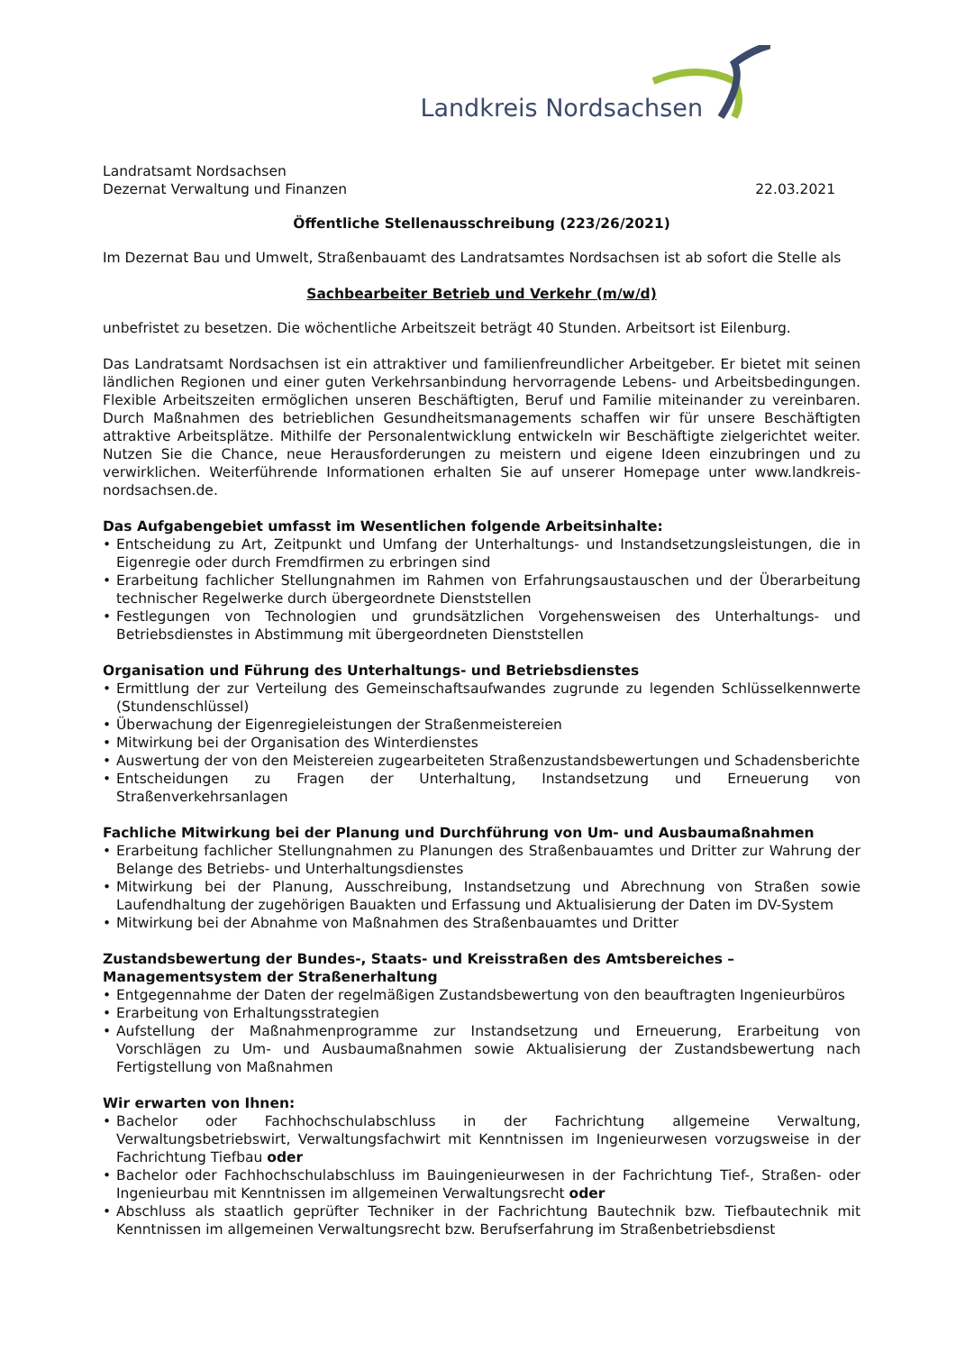Landkreis Nordsachsen
Landratsamt Nordsachsen
Dezernat Verwaltung und Finanzen
22.03.2021
Öffentliche Stellenausschreibung (223/26/2021)
Im Dezernat Bau und Umwelt, Straßenbauamt des Landratsamtes Nordsachsen ist ab sofort die Stelle als
Sachbearbeiter Betrieb und Verkehr (m/w/d)
unbefristet zu besetzen. Die wöchentliche Arbeitszeit beträgt 40 Stunden. Arbeitsort ist Eilenburg.
Das Landratsamt Nordsachsen ist ein attraktiver und familienfreundlicher Arbeitgeber. Er bietet mit seinen ländlichen Regionen und einer guten Verkehrsanbindung hervorragende Lebens- und Arbeitsbedingungen. Flexible Arbeitszeiten ermöglichen unseren Beschäftigten, Beruf und Familie miteinander zu vereinbaren. Durch Maßnahmen des betrieblichen Gesundheitsmanagements schaffen wir für unsere Beschäftigten attraktive Arbeitsplätze. Mithilfe der Personalentwicklung entwickeln wir Beschäftigte zielgerichtet weiter. Nutzen Sie die Chance, neue Herausforderungen zu meistern und eigene Ideen einzubringen und zu verwirklichen. Weiterführende Informationen erhalten Sie auf unserer Homepage unter www.landkreis-nordsachsen.de.
Das Aufgabengebiet umfasst im Wesentlichen folgende Arbeitsinhalte:
• Entscheidung zu Art, Zeitpunkt und Umfang der Unterhaltungs- und Instandsetzungsleistungen, die in Eigenregie oder durch Fremdfirmen zu erbringen sind
• Erarbeitung fachlicher Stellungnahmen im Rahmen von Erfahrungsaustauschen und der Überarbeitung technischer Regelwerke durch übergeordnete Dienststellen
• Festlegungen von Technologien und grundsätzlichen Vorgehensweisen des Unterhaltungs- und Betriebsdienstes in Abstimmung mit übergeordneten Dienststellen
Organisation und Führung des Unterhaltungs- und Betriebsdienstes
• Ermittlung der zur Verteilung des Gemeinschaftsaufwandes zugrunde zu legenden Schlüsselkennwerte (Stundenschlüssel)
• Überwachung der Eigenregieleistungen der Straßenmeistereien
• Mitwirkung bei der Organisation des Winterdienstes
• Auswertung der von den Meistereien zugearbeiteten Straßenzustandsbewertungen und Schadensberichte
• Entscheidungen zu Fragen der Unterhaltung, Instandsetzung und Erneuerung von Straßenverkehrsanlagen
Fachliche Mitwirkung bei der Planung und Durchführung von Um- und Ausbaumaßnahmen
• Erarbeitung fachlicher Stellungnahmen zu Planungen des Straßenbauamtes und Dritter zur Wahrung der Belange des Betriebs- und Unterhaltungsdienstes
• Mitwirkung bei der Planung, Ausschreibung, Instandsetzung und Abrechnung von Straßen sowie Laufendhaltung der zugehörigen Bauakten und Erfassung und Aktualisierung der Daten im DV-System
• Mitwirkung bei der Abnahme von Maßnahmen des Straßenbauamtes und Dritter
Zustandsbewertung der Bundes-, Staats- und Kreisstraßen des Amtsbereiches – Managementsystem der Straßenerhaltung
• Entgegennahme der Daten der regelmäßigen Zustandsbewertung von den beauftragten Ingenieurbüros
• Erarbeitung von Erhaltungsstrategien
• Aufstellung der Maßnahmenprogramme zur Instandsetzung und Erneuerung, Erarbeitung von Vorschlägen zu Um- und Ausbaumaßnahmen sowie Aktualisierung der Zustandsbewertung nach Fertigstellung von Maßnahmen
Wir erwarten von Ihnen:
• Bachelor oder Fachhochschulabschluss in der Fachrichtung allgemeine Verwaltung, Verwaltungsbetriebswirt, Verwaltungsfachwirt mit Kenntnissen im Ingenieurwesen vorzugsweise in der Fachrichtung Tiefbau oder
• Bachelor oder Fachhochschulabschluss im Bauingenieurwesen in der Fachrichtung Tief-, Straßen- oder Ingenieurbau mit Kenntnissen im allgemeinen Verwaltungsrecht oder
• Abschluss als staatlich geprüfter Techniker in der Fachrichtung Bautechnik bzw. Tiefbautechnik mit Kenntnissen im allgemeinen Verwaltungsrecht bzw. Berufserfahrung im Straßenbetriebsdienst